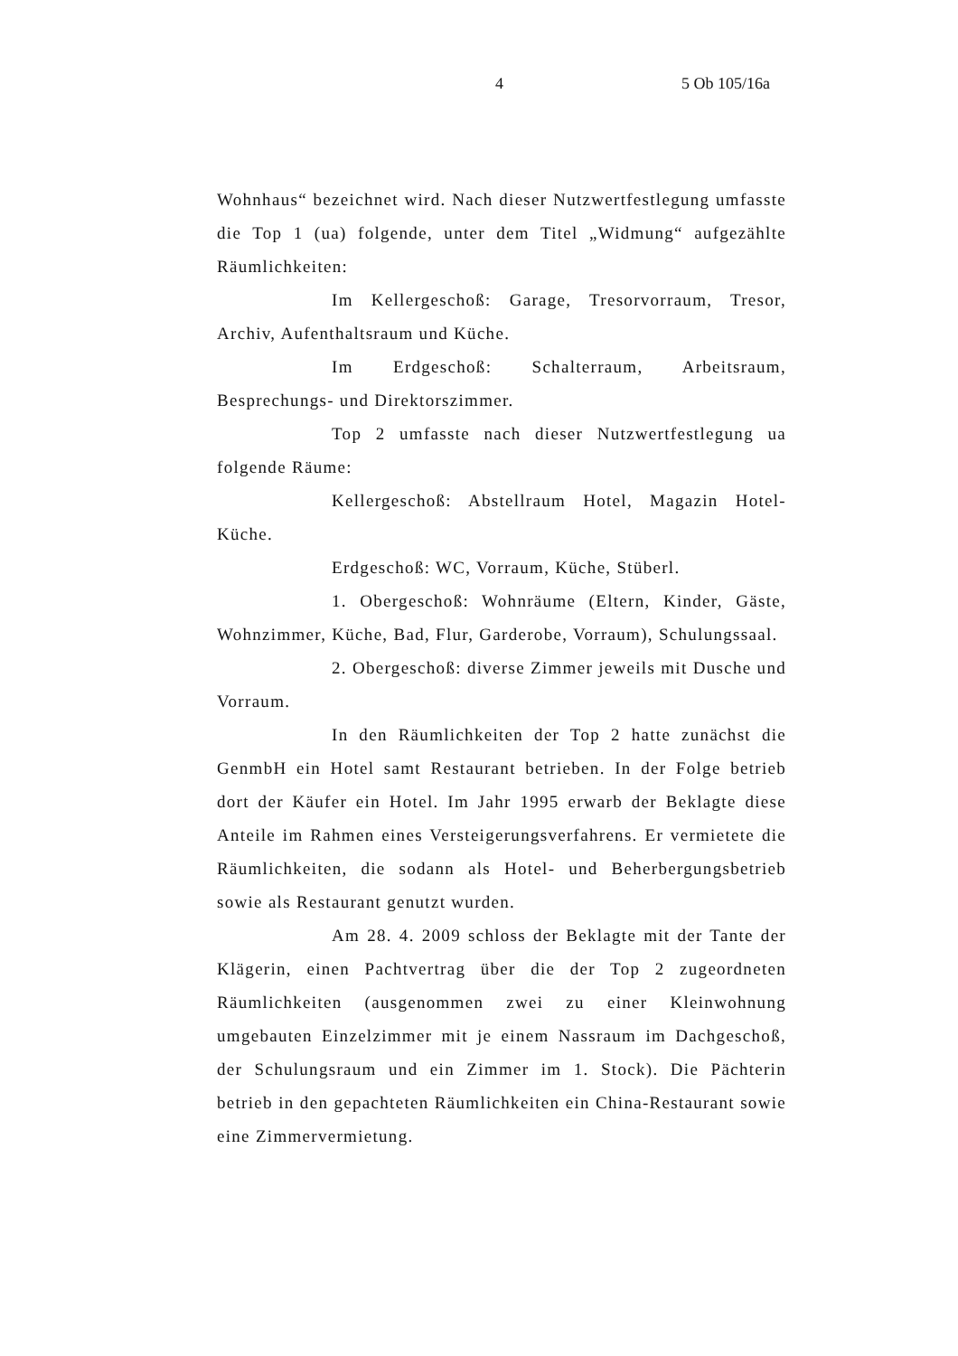4 5 Ob 105/16a
Wohnhaus“ bezeichnet wird. Nach dieser Nutzwertfestlegung umfasste die Top 1 (ua) folgende, unter dem Titel „Widmung“ aufgezählte Räumlichkeiten:
Im Kellergeschoß: Garage, Tresorvorraum, Tresor, Archiv, Aufenthaltsraum und Küche.
Im Erdgeschoß: Schalterraum, Arbeitsraum, Besprechungs- und Direktorszimmer.
Top 2 umfasste nach dieser Nutzwertfestlegung ua folgende Räume:
Kellergeschoß: Abstellraum Hotel, Magazin Hotel-Küche.
Erdgeschoß: WC, Vorraum, Küche, Stüberl.
1. Obergeschoß: Wohnräume (Eltern, Kinder, Gäste, Wohnzimmer, Küche, Bad, Flur, Garderobe, Vorraum), Schulungssaal.
2. Obergeschoß: diverse Zimmer jeweils mit Dusche und Vorraum.
In den Räumlichkeiten der Top 2 hatte zunächst die GenmbH ein Hotel samt Restaurant betrieben. In der Folge betrieb dort der Käufer ein Hotel. Im Jahr 1995 erwarb der Beklagte diese Anteile im Rahmen eines Versteigerungsverfahrens. Er vermietete die Räumlichkeiten, die sodann als Hotel- und Beherbergungsbetrieb sowie als Restaurant genutzt wurden.
Am 28. 4. 2009 schloss der Beklagte mit der Tante der Klägerin, einen Pachtvertrag über die der Top 2 zugeordneten Räumlichkeiten (ausgenommen zwei zu einer Kleinwohnung umgebauten Einzelzimmer mit je einem Nassraum im Dachgeschoß, der Schulungsraum und ein Zimmer im 1. Stock). Die Pächterin betrieb in den gepachteten Räumlichkeiten ein China-Restaurant sowie eine Zimmervermietung.